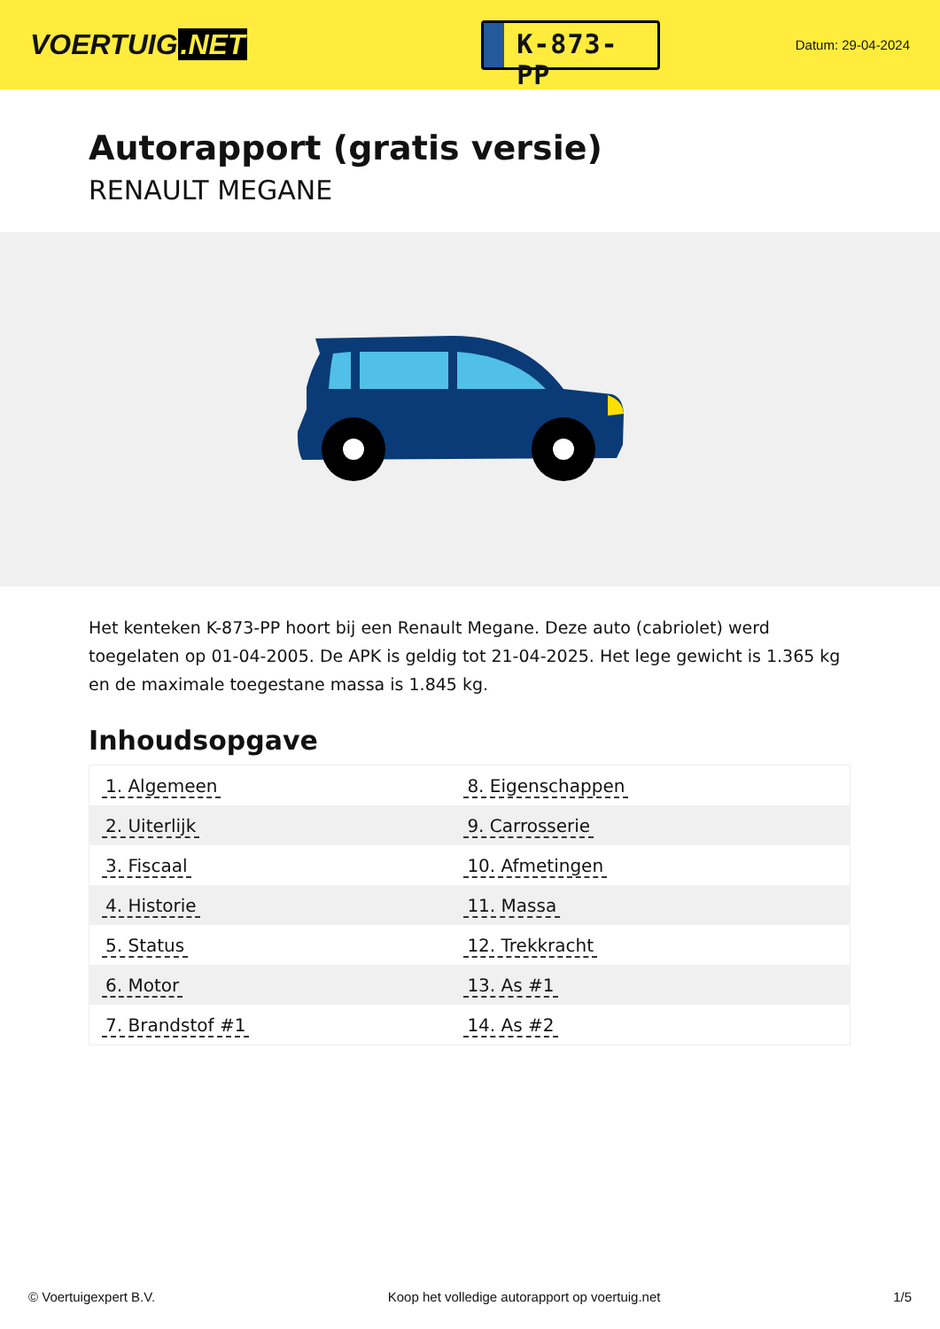VOERTUIG.NET
K-873-PP
Datum: 29-04-2024
Autorapport (gratis versie)
RENAULT MEGANE
Het kenteken K-873-PP hoort bij een Renault Megane. Deze auto (cabriolet) werd toegelaten op 01-04-2005. De APK is geldig tot 21-04-2025. Het lege gewicht is 1.365 kg en de maximale toegestane massa is 1.845 kg.
Inhoudsopgave
| 1. Algemeen | 8. Eigenschappen |
| 2. Uiterlijk | 9. Carrosserie |
| 3. Fiscaal | 10. Afmetingen |
| 4. Historie | 11. Massa |
| 5. Status | 12. Trekkracht |
| 6. Motor | 13. As #1 |
| 7. Brandstof #1 | 14. As #2 |
© Voertuigexpert B.V. Koop het volledige autorapport op voertuig.net 1/5